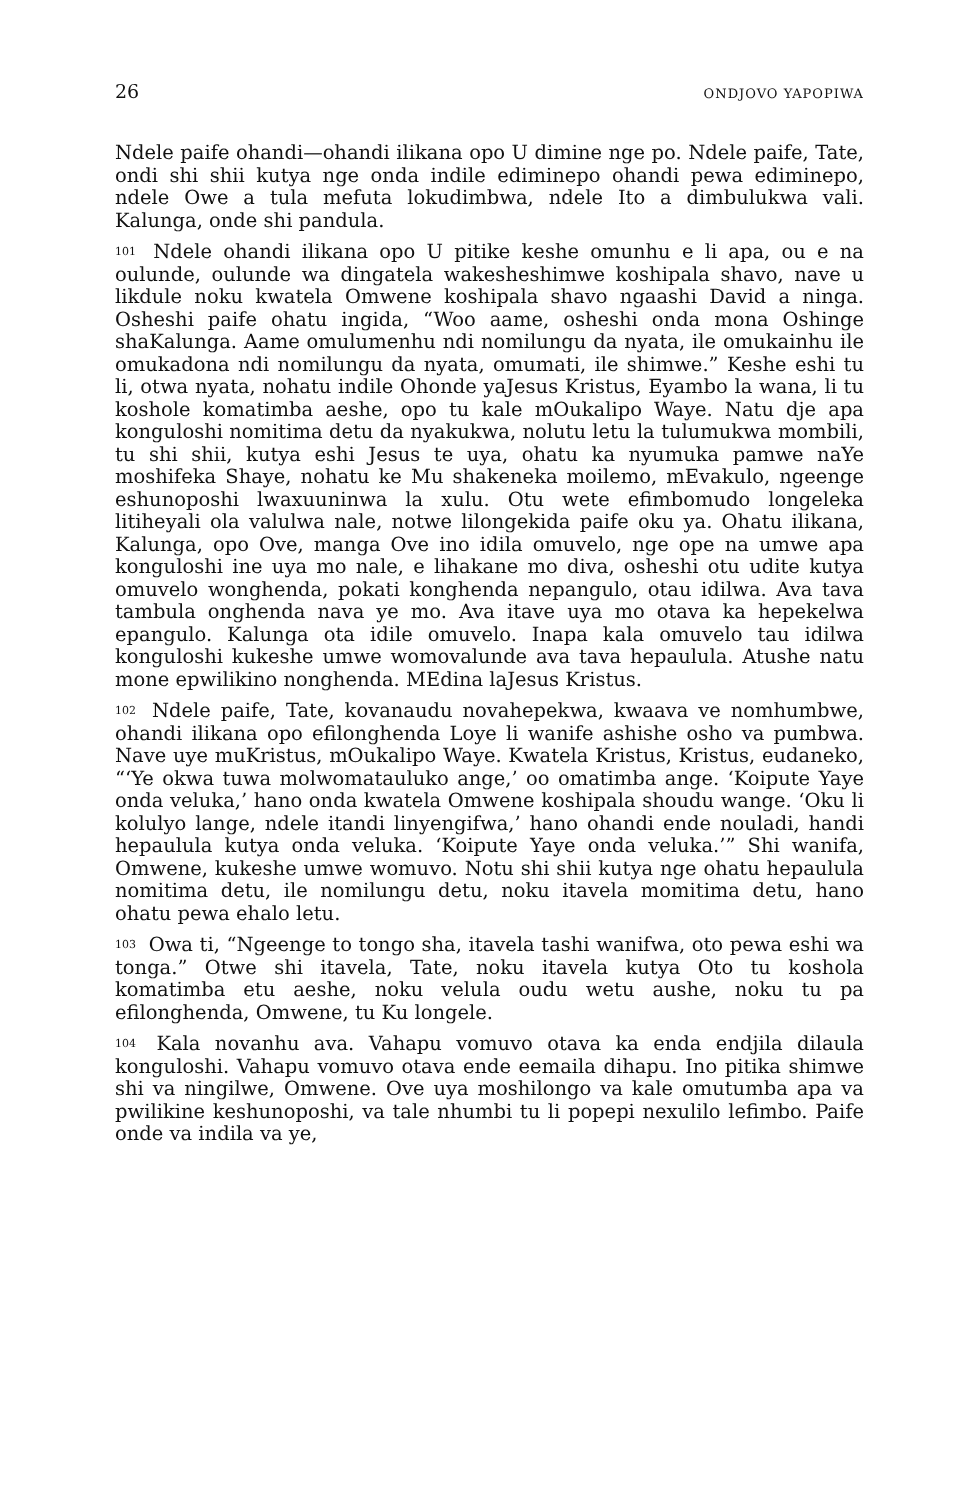26 ONDJOVO YAPOPIWA
Ndele paife ohandi—ohandi ilikana opo U dimine nge po. Ndele paife, Tate, ondi shi shii kutya nge onda indile ediminepo ohandi pewa ediminepo, ndele Owe a tula mefuta lokudimbwa, ndele Ito a dimbulukwa vali. Kalunga, onde shi pandula.
<sup>101</sup> Ndele ohandi ilikana opo U pitike keshe omunhu e li apa, ou e na oulunde, oulunde wa dingatela wakesheshimwe koshipala shavo, nave u likdule noku kwatela Omwene koshipala shavo ngaashi David a ninga. Osheshi paife ohatu ingida, “Woo aame, osheshi onda mona Oshinge shaKalunga. Aame omulumenhu ndi nomilungu da nyata, ile omukainhu ile omukadona ndi nomilungu da nyata, omumati, ile shimwe.” Keshe eshi tu li, otwa nyata, nohatu indile Ohonde yaJesus Kristus, Eyambo la wana, li tu koshole komatimba aeshe, opo tu kale mOukalipo Waye. Natu dje apa konguloshi nomitima detu da nyakukwa, nolutu letu la tulumukwa mombili, tu shi shii, kutya eshi Jesus te uya, ohatu ka nyumuka pamwe naYe moshifeka Shaye, nohatu ke Mu shakeneka moilemo, mEvakulo, ngeenge eshunoposhi lwaxuuninwa la xulu. Otu wete efimbomudo longeleka litiheyali ola valulwa nale, notwe lilongekida paife oku ya. Ohatu ilikana, Kalunga, opo Ove, manga Ove ino idila omuvelo, nge ope na umwe apa konguloshi ine uya mo nale, e lihakane mo diva, osheshi otu udite kutya omuvelo wonghenda, pokati konghenda nepangulo, otau idilwa. Ava tava tambula onghenda nava ye mo. Ava itave uya mo otava ka hepekelwa epangulo. Kalunga ota idile omuvelo. Inapa kala omuvelo tau idilwa konguloshi kukeshe umwe womovalunde ava tava hepaulula. Atushe natu mone epwilikino nonghenda. MEdina laJesus Kristus.
<sup>102</sup> Ndele paife, Tate, kovanaudu novahepekwa, kwaava ve nomhumbwe, ohandi ilikana opo efilonghenda Loye li wanife ashishe osho va pumbwa. Nave uye muKristus, mOukalipo Waye. Kwatela Kristus, Kristus, eudaneko, “‘Ye okwa tuwa molwomatauluko ange,’ oo omatimba ange. ‘Koipute Yaye onda veluka,’ hano onda kwatela Omwene koshipala shoudu wange. ‘Oku li kolulyo lange, ndele itandi linyengifwa,’ hano ohandi ende nouladi, handi hepaulula kutya onda veluka. ‘Koipute Yaye onda veluka.’” Shi wanifa, Omwene, kukeshe umwe womuvo. Notu shi shii kutya nge ohatu hepaulula nomitima detu, ile nomilungu detu, noku itavela momitima detu, hano ohatu pewa ehalo letu.
<sup>103</sup> Owa ti, “Ngeenge to tongo sha, itavela tashi wanifwa, oto pewa eshi wa tonga.” Otwe shi itavela, Tate, noku itavela kutya Oto tu koshola komatimba etu aeshe, noku velula oudu wetu aushe, noku tu pa efilonghenda, Omwene, tu Ku longele.
<sup>104</sup> Kala novanhu ava. Vahapu vomuvo otava ka enda endjila dilaula konguloshi. Vahapu vomuvo otava ende eemaila dihapu. Ino pitika shimwe shi va ningilwe, Omwene. Ove uya moshilongo va kale omutumba apa va pwilikine keshunoposhi, va tale nhumbi tu li popepi nexulilo lefimbo. Paife onde va indila va ye,